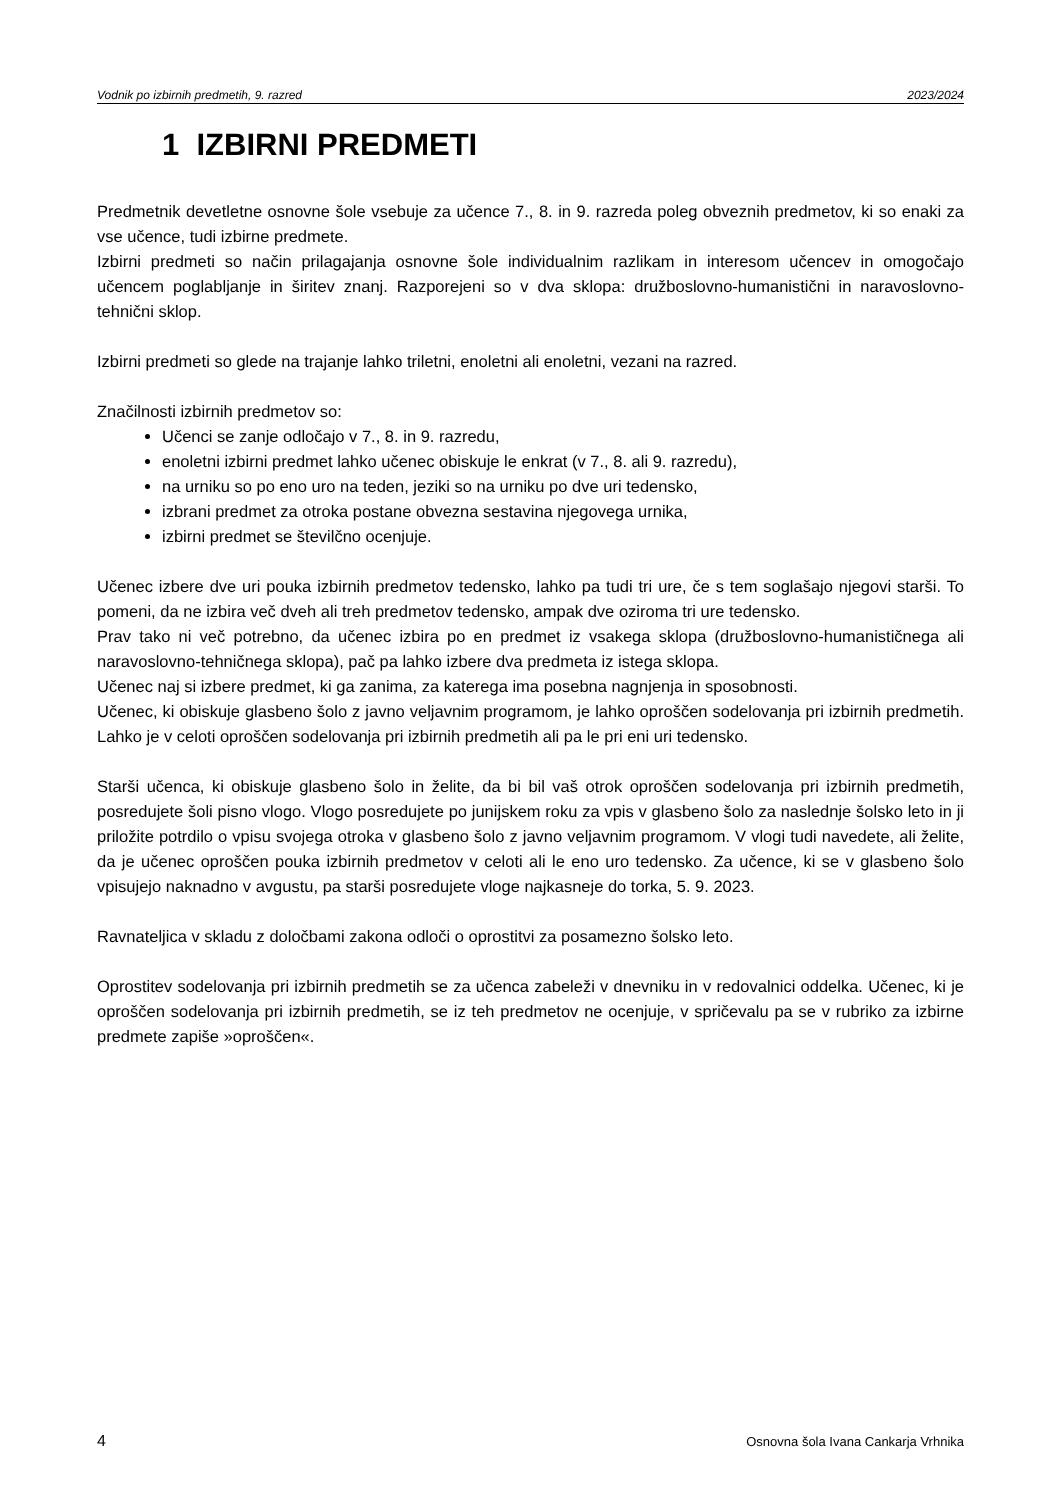Vodnik po izbirnih predmetih, 9. razred 2023/2024
1 IZBIRNI PREDMETI
Predmetnik devetletne osnovne šole vsebuje za učence 7., 8. in 9. razreda poleg obveznih predmetov, ki so enaki za vse učence, tudi izbirne predmete.
Izbirni predmeti so način prilagajanja osnovne šole individualnim razlikam in interesom učencev in omogočajo učencem poglabljanje in širitev znanj. Razporejeni so v dva sklopa: družboslovno-humanistični in naravoslovno-tehnični sklop.
Izbirni predmeti so glede na trajanje lahko triletni, enoletni ali enoletni, vezani na razred.
Značilnosti izbirnih predmetov so:
Učenci se zanje odločajo v 7., 8. in 9. razredu,
enoletni izbirni predmet lahko učenec obiskuje le enkrat (v 7., 8. ali 9. razredu),
na urniku so po eno uro na teden, jeziki so na urniku po dve uri tedensko,
izbrani predmet za otroka postane obvezna sestavina njegovega urnika,
izbirni predmet se številčno ocenjuje.
Učenec izbere dve uri pouka izbirnih predmetov tedensko, lahko pa tudi tri ure, če s tem soglašajo njegovi starši. To pomeni, da ne izbira več dveh ali treh predmetov tedensko, ampak dve oziroma tri ure tedensko.
Prav tako ni več potrebno, da učenec izbira po en predmet iz vsakega sklopa (družboslovno-humanističnega ali naravoslovno-tehničnega sklopa), pač pa lahko izbere dva predmeta iz istega sklopa.
Učenec naj si izbere predmet, ki ga zanima, za katerega ima posebna nagnjenja in sposobnosti.
Učenec, ki obiskuje glasbeno šolo z javno veljavnim programom, je lahko oproščen sodelovanja pri izbirnih predmetih. Lahko je v celoti oproščen sodelovanja pri izbirnih predmetih ali pa le pri eni uri tedensko.
Starši učenca, ki obiskuje glasbeno šolo in želite, da bi bil vaš otrok oproščen sodelovanja pri izbirnih predmetih, posredujete šoli pisno vlogo. Vlogo posredujete po junijskem roku za vpis v glasbeno šolo za naslednje šolsko leto in ji priložite potrdilo o vpisu svojega otroka v glasbeno šolo z javno veljavnim programom. V vlogi tudi navedete, ali želite, da je učenec oproščen pouka izbirnih predmetov v celoti ali le eno uro tedensko. Za učence, ki se v glasbeno šolo vpisujejo naknadno v avgustu, pa starši posredujete vloge najkasneje do torka, 5. 9. 2023.
Ravnateljica v skladu z določbami zakona odloči o oprostitvi za posamezno šolsko leto.
Oprostitev sodelovanja pri izbirnih predmetih se za učenca zabeleži v dnevniku in v redovalnici oddelka. Učenec, ki je oproščen sodelovanja pri izbirnih predmetih, se iz teh predmetov ne ocenjuje, v spričevalu pa se v rubriko za izbirne predmete zapiše »oproščen«.
4 Osnovna šola Ivana Cankarja Vrhnika